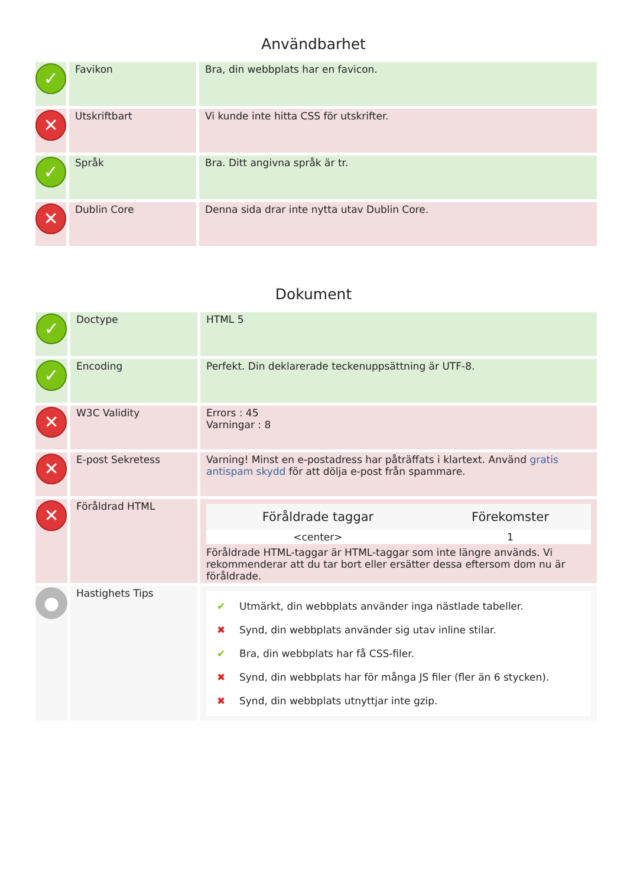Användbarhet
| ✓ | Favikon | Bra, din webbplats har en favicon. |
| ✕ | Utskriftbart | Vi kunde inte hitta CSS för utskrifter. |
| ✓ | Språk | Bra. Ditt angivna språk är tr. |
| ✕ | Dublin Core | Denna sida drar inte nytta utav Dublin Core. |
Dokument
| ✓ | Doctype | HTML 5 |
| ✓ | Encoding | Perfekt. Din deklarerade teckenuppsättning är UTF-8. |
| ✕ | W3C Validity | Errors : 45 Varningar : 8 |
| ✕ | E-post Sekretess | Varning! Minst en e-postadress har påträffats i klartext. Använd gratis antispam skydd för att dölja e-post från spammare. |
| ✕ | Föråldrad HTML | / Föråldrade taggar / Förekomster / / --- / --- / / <center> / 1 / Föråldrade HTML-taggar är HTML-taggar som inte längre används. Vi rekommenderar att du tar bort eller ersätter dessa eftersom dom nu är föråldrade. |
| ● | Hastighets Tips | ✔ Utmärkt, din webbplats använder inga nästlade tabeller. ✖ Synd, din webbplats använder sig utav inline stilar. ✔ Bra, din webbplats har få CSS-filer. ✖ Synd, din webbplats har för många JS filer (fler än 6 stycken). ✖ Synd, din webbplats utnyttjar inte gzip. |